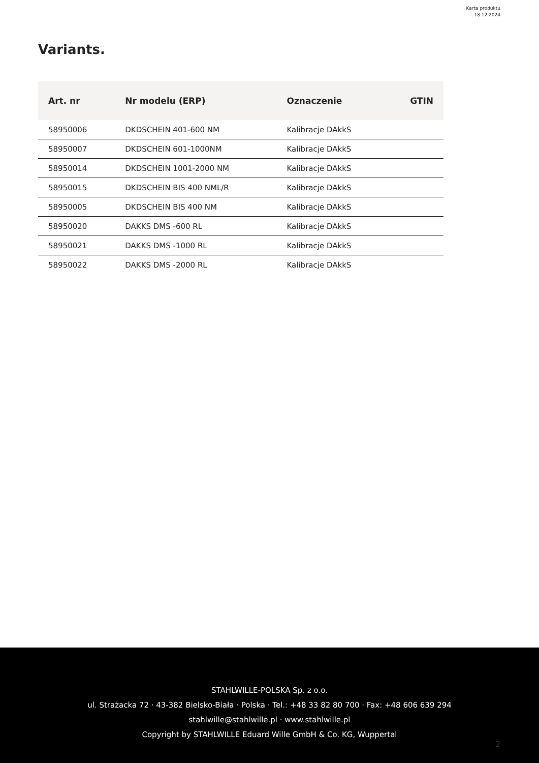Karta produktu
18.12.2024
Variants.
| Art. nr | Nr modelu (ERP) | Oznaczenie | GTIN |
| --- | --- | --- | --- |
| 58950006 | DKDSCHEIN 401-600 NM | Kalibracje DAkkS | |
| 58950007 | DKDSCHEIN 601-1000NM | Kalibracje DAkkS | |
| 58950014 | DKDSCHEIN 1001-2000 NM | Kalibracje DAkkS | |
| 58950015 | DKDSCHEIN BIS 400 NML/R | Kalibracje DAkkS | |
| 58950005 | DKDSCHEIN BIS 400 NM | Kalibracje DAkkS | |
| 58950020 | DAKKS DMS -600 RL | Kalibracje DAkkS | |
| 58950021 | DAKKS DMS -1000 RL | Kalibracje DAkkS | |
| 58950022 | DAKKS DMS -2000 RL | Kalibracje DAkkS | |
STAHLWILLE-POLSKA Sp. z o.o.
ul. Strażacka 72 · 43-382 Bielsko-Biała · Polska · Tel.: +48 33 82 80 700 · Fax: +48 606 639 294
stahlwille@stahlwille.pl · www.stahlwille.pl
Copyright by STAHLWILLE Eduard Wille GmbH & Co. KG, Wuppertal
2